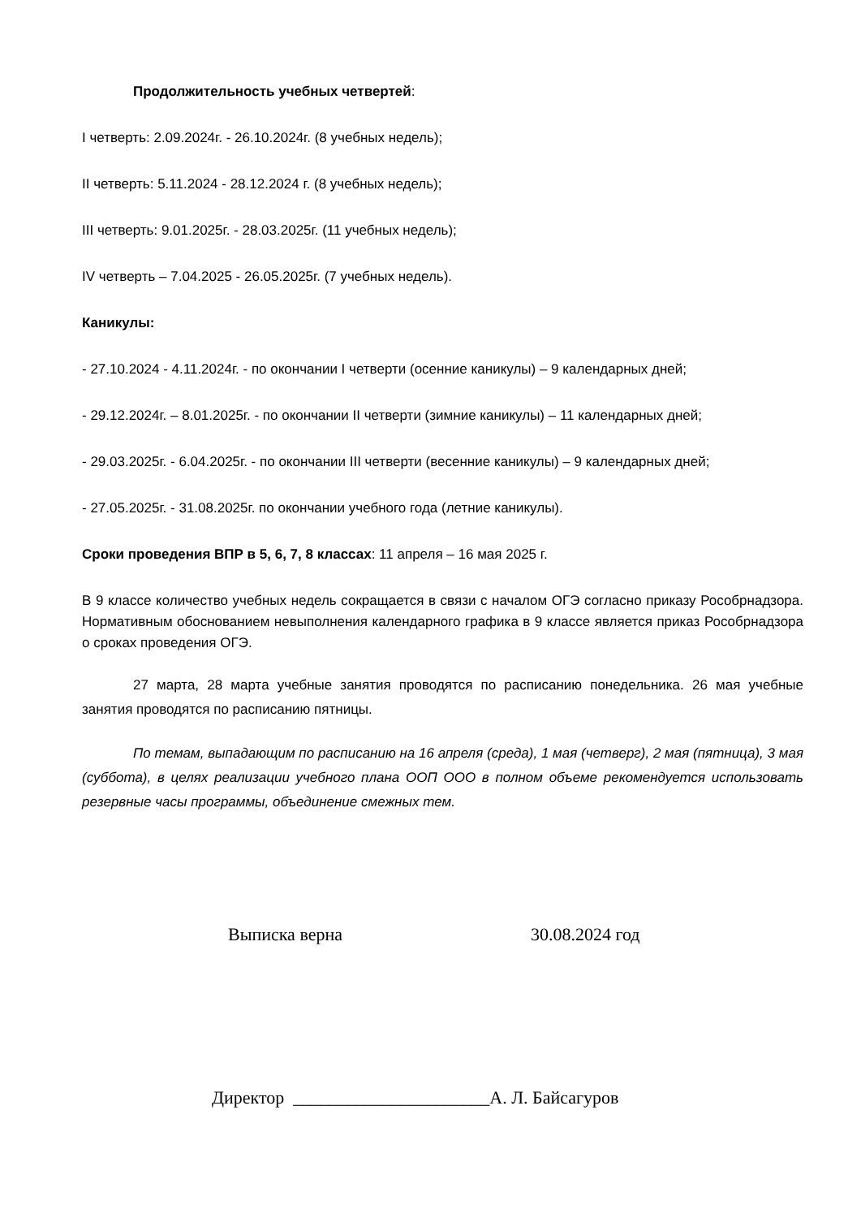Продолжительность учебных четвертей:
I четверть: 2.09.2024г. - 26.10.2024г. (8 учебных недель);
II четверть: 5.11.2024 - 28.12.2024 г. (8 учебных недель);
III четверть: 9.01.2025г. - 28.03.2025г. (11 учебных недель);
IV четверть – 7.04.2025 - 26.05.2025г. (7 учебных недель).
Каникулы:
- 27.10.2024 - 4.11.2024г. - по окончании I четверти (осенние каникулы) – 9 календарных дней;
- 29.12.2024г. – 8.01.2025г. - по окончании II четверти (зимние каникулы) – 11 календарных дней;
- 29.03.2025г. - 6.04.2025г. - по окончании III четверти (весенние каникулы) – 9 календарных дней;
- 27.05.2025г. - 31.08.2025г. по окончании учебного года (летние каникулы).
Сроки проведения ВПР в 5, 6, 7, 8 классах: 11 апреля – 16 мая 2025 г.
В 9 классе количество учебных недель сокращается в связи с началом ОГЭ согласно приказу Рособрнадзора. Нормативным обоснованием невыполнения календарного графика в 9 классе является приказ Рособрнадзора о сроках проведения ОГЭ.
27 марта, 28 марта учебные занятия проводятся по расписанию понедельника. 26 мая учебные занятия проводятся по расписанию пятницы.
По темам, выпадающим по расписанию на 16 апреля (среда), 1 мая (четверг), 2 мая (пятница), 3 мая (суббота), в целях реализации учебного плана ООП ООО в полном объеме рекомендуется использовать резервные часы программы, объединение смежных тем.
Выписка верна 30.08.2024 год
Директор ______________________А. Л. Байсагуров